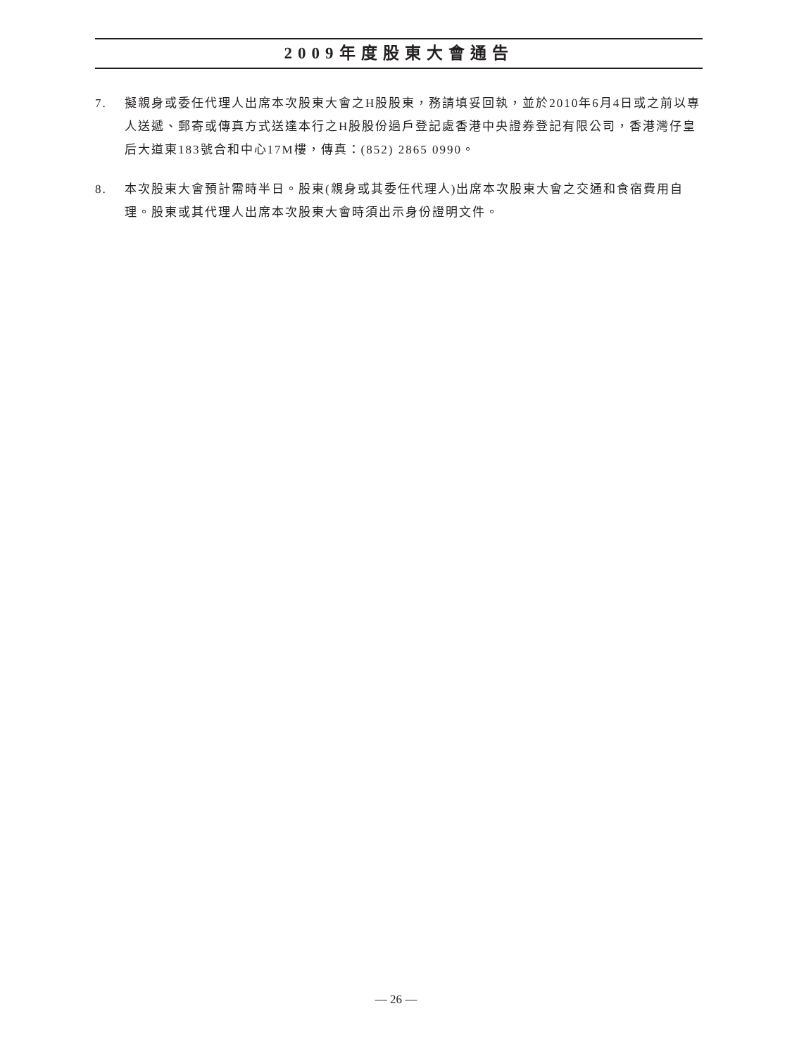2009年度股東大會通告
7. 擬親身或委任代理人出席本次股東大會之H股股東，務請填妥回執，並於2010年6月4日或之前以專人送遞、郵寄或傳真方式送達本行之H股股份過戶登記處香港中央證券登記有限公司，香港灣仔皇后大道東183號合和中心17M樓，傳真：(852) 2865 0990。
8. 本次股東大會預計需時半日。股東(親身或其委任代理人)出席本次股東大會之交通和食宿費用自理。股東或其代理人出席本次股東大會時須出示身份證明文件。
— 26 —